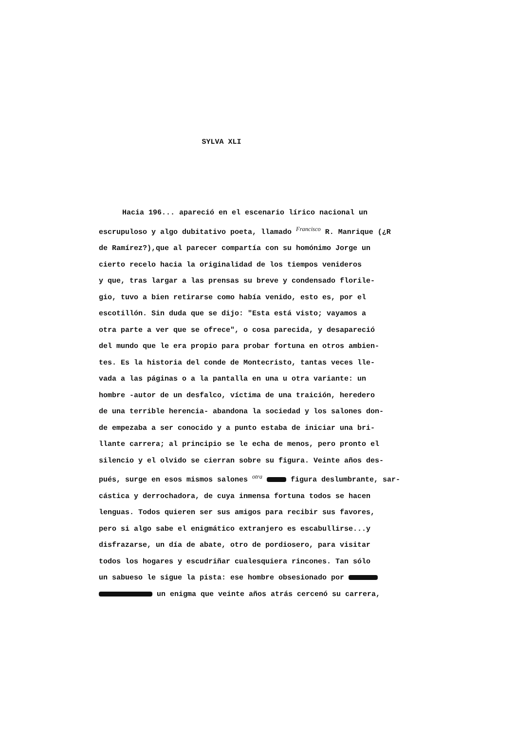SYLVA XLI
Hacia 196... apareció en el escenario lírico nacional un
escrupuloso y algo dubitativo poeta, llamado <sup>Francisco</sup> R. Manrique (¿R
de Ramírez?),que al parecer compartía con su homónimo Jorge un
cierto recelo hacia la originalidad de los tiempos venideros
y que, tras largar a las prensas su breve y condensado florile-
gio, tuvo a bien retirarse como había venido, esto es, por el
escotillón. Sin duda que se dijo: "Esta está visto; vayamos a
otra parte a ver que se ofrece", o cosa parecida, y desapareció
del mundo que le era propio para probar fortuna en otros ambien-
tes. Es la historia del conde de Montecristo, tantas veces lle-
vada a las páginas o a la pantalla en una u otra variante: un
hombre -autor de un desfalco, víctima de una traición, heredero
de una terrible herencia- abandona la sociedad y los salones don-
de empezaba a ser conocido y a punto estaba de iniciar una bri-
llante carrera; al principio se le echa de menos, pero pronto el
silencio y el olvido se cierran sobre su figura. Veinte años des-
pués, surge en esos mismos salones <sup>otra</sup> figura deslumbrante, sar-
cástica y derrochadora, de cuya inmensa fortuna todos se hacen
lenguas. Todos quieren ser sus amigos para recibir sus favores,
pero si algo sabe el enigmático extranjero es escabullirse...y
disfrazarse, un día de abate, otro de pordiosero, para visitar
todos los hogares y escudriñar cualesquiera rincones. Tan sólo
un sabueso le sigue la pista: ese hombre obsesionado por
un enigma que veinte años atrás cercenó su carrera,